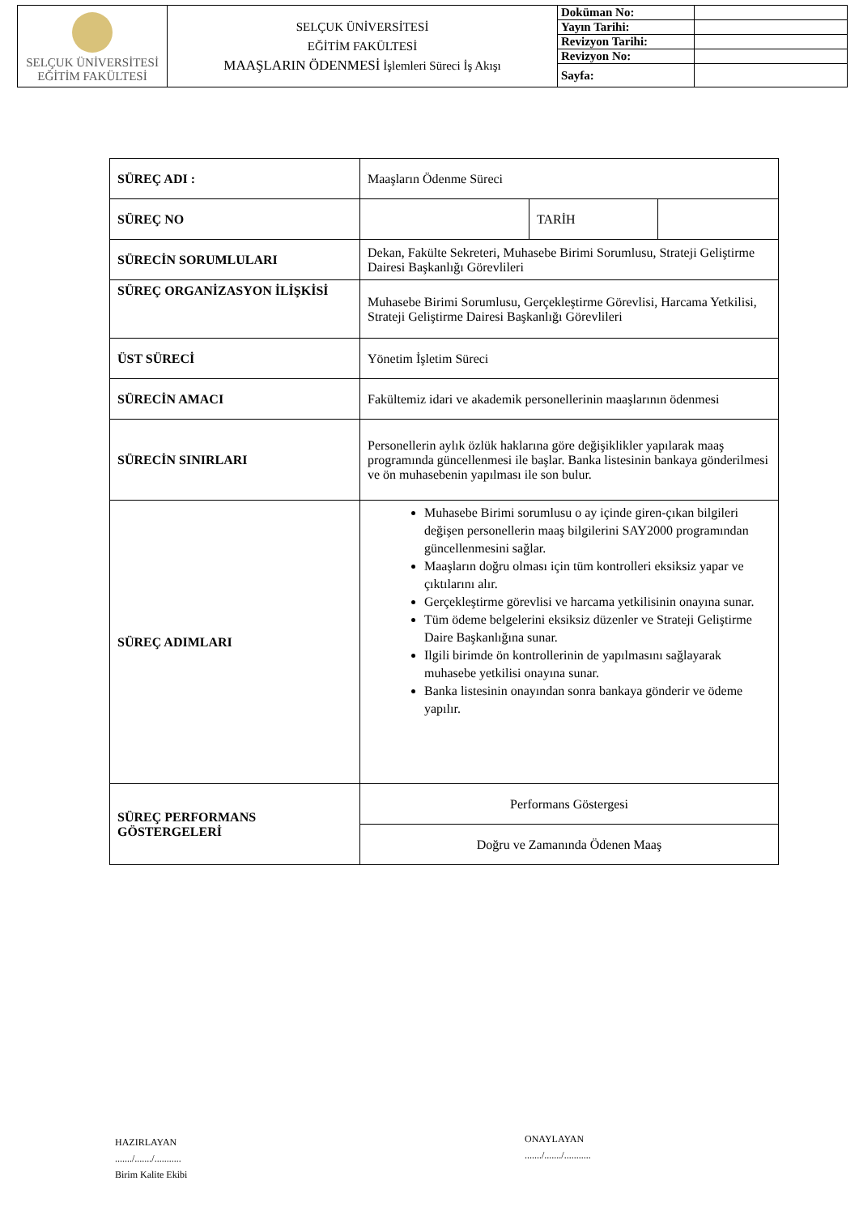| SELÇUK ÜNİVERSİTESİ EĞİTİM FAKÜLTESİ | SELÇUK ÜNİVERSİTESİ EĞİTİM FAKÜLTESİ MAAŞLARIN ÖDENMESİ İşlemleri Süreci İş Akışı | Doküman No: | |
| | | Yayın Tarihi: | |
| | | Revizyon Tarihi: | |
| | | Revizyon No: | |
| | | Sayfa: | |
| SÜREÇ ADI : | Maaşların Ödenme Süreci | | |
| SÜREÇ NO | | TARİH | |
| SÜRECİN SORUMLULARI | Dekan, Fakülte Sekreteri, Muhasebe Birimi Sorumlusu, Strateji Geliştirme Dairesi Başkanlığı Görevlileri | | |
| SÜREÇ ORGANİZASYON İLİŞKİSİ | Muhasebe Birimi Sorumlusu, Gerçekleştirme Görevlisi, Harcama Yetkilisi, Strateji Geliştirme Dairesi Başkanlığı Görevlileri | | |
| ÜST SÜRECİ | Yönetim İşletim Süreci | | |
| SÜRECİN AMACI | Fakültemiz idari ve akademik personellerinin maaşlarının ödenmesi | | |
| SÜRECİN SINIRLARI | Personellerin aylık özlük haklarına göre değişiklikler yapılarak maaş programında güncellenmesi ile başlar. Banka listesinin bankaya gönderilmesi ve ön muhasebenin yapılması ile son bulur. | | |
| SÜREÇ ADIMLARI | Muhasebe Birimi sorumlusu o ay içinde giren-çıkan bilgileri değişen personellerin maaş bilgilerini SAY2000 programından güncellenmesini sağlar. Maaşların doğru olması için tüm kontrolleri eksiksiz yapar ve çıktılarını alır. Gerçekleştirme görevlisi ve harcama yetkilisinin onayına sunar. Tüm ödeme belgelerini eksiksiz düzenler ve Strateji Geliştirme Daire Başkanlığına sunar. Ilgili birimde ön kontrollerinin de yapılmasını sağlayarak muhasebe yetkilisi onayına sunar. Banka listesinin onayından sonra bankaya gönderir ve ödeme yapılır. | | |
| SÜREÇ PERFORMANS GÖSTERGELERİ | Performans Göstergesi | | |
| | Doğru ve Zamanında Ödenen Maaş | | |
HAZIRLAYAN
......./......./...........
Birim Kalite Ekibi
ONAYLAYAN
......./......./...........